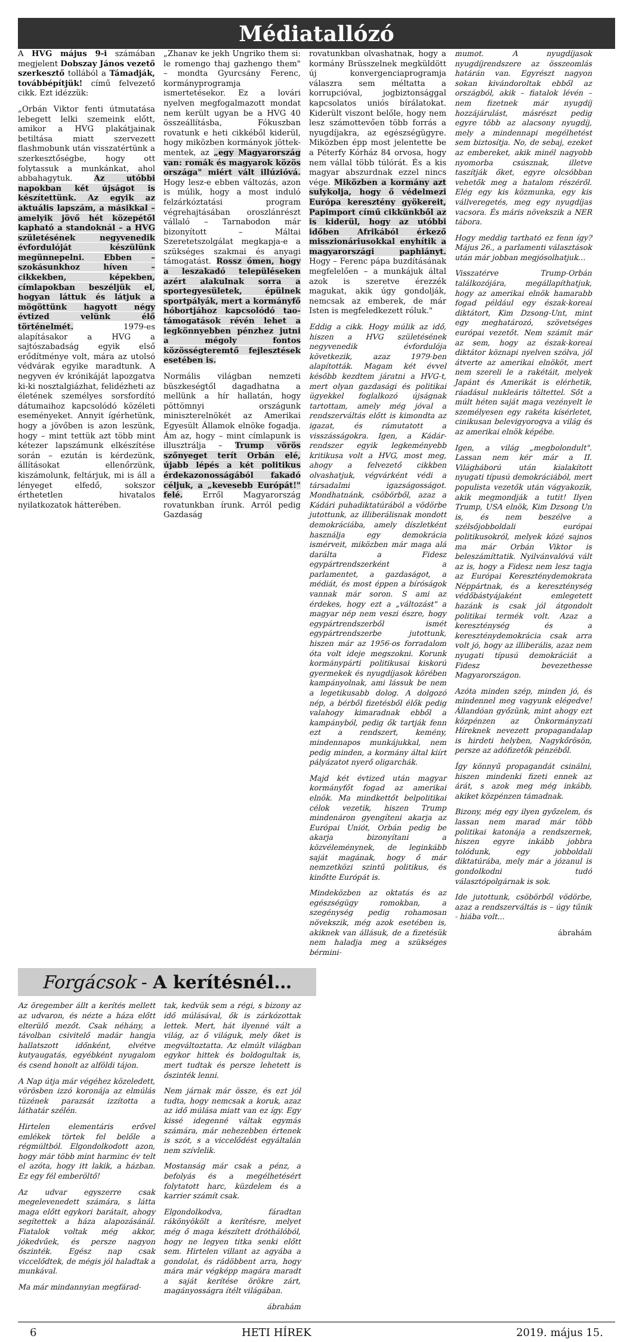Médiatallózó
A HVG május 9-i számában megjelent Dobszay János vezető szerkesztő tollából a Támadják, továbbépítjük! című felvezető cikk. Ezt idézzük:
„Orbán Viktor fenti útmutatása lebegett lelki szemeink előtt, amikor a HVG plakátjainak betiltása miatt szervezett flashmobunk után visszatértünk a szerkesztőségbe, hogy ott folytassuk a munkánkat, ahol abbahagytuk. Az utóbbi napokban két újságot is készítettünk. Az egyik az aktuális lapszám, a másikkal – amelyik jövő hét közepétől kapható a standoknál – a HVG születésének negyvenedik évfordulóját készülünk megünnepelni. Ebben – szokásunkhoz híven – cikkekben, képekben, címlapokban beszéljük el, hogyan láttuk és látjuk a mögöttünk hagyott négy évtized velünk élő történelmét. 1979-es alapításakor a HVG a sajtószabadság egyik első erődítménye volt, mára az utolsó védvárak egyike maradtunk. A negyven év krónikáját lapozgatva ki-ki nosztalgiázhat, felidézheti az életének személyes sorsfordító dátumaihoz kapcsolódó közéleti eseményeket. Annyit ígérhetünk, hogy a jövőben is azon leszünk, hogy – mint tettük azt több mint kétezer lapszámunk elkészítése során – ezután is kérdezünk, állításokat ellenőrzünk, kiszámolunk, feltárjuk, mi is áll a lényeget elfedő, sokszor érthetetlen hivatalos nyilatkozatok hátterében.
„Zhanav ke jekh Ungriko them si: le romengo thaj gazhengo them" – mondta Gyurcsány Ferenc, kormányprogramja ismertetésekor. Ez a lovári nyelven megfogalmazott mondat nem került ugyan be a HVG 40 összeállításba, Fókuszban rovatunk e heti cikkéből kiderül, hogy miközben kormányok jöttek-mentek, az „egy Magyarország van: romák és magyarok közös országa" miért vált illúzióvá. Hogy lesz-e ebben változás, azon is múlik, hogy a most induló felzárkóztatási program végrehajtásában oroszlánrészt vállaló – Tarnabodon már bizonyított – Máltai Szeretetszolgálat megkapja-e a szükséges szakmai és anyagi támogatást. Rossz ómen, hogy a leszakadó településeken azért alakulnak sorra a sportegyesületek, épülnek sportpályák, mert a kormányfő hóbortjához kapcsolódó tao-támogatások révén lehet a legkönnyebben pénzhez jutni a mégoly fontos közösségteremtő fejlesztések esetében is.
Normális világban nemzeti büszkeségtől dagadhatna a mellünk a hír hallatán, hogy pöttömnyi országunk miniszterelnökét az Amerikai Egyesült Államok elnöke fogadja. Ám az, hogy – mint címlapunk is illusztrálja – Trump vörös szőnyeget terít Orbán elé, újabb lépés a két politikus érdekazonosságából fakadó céljuk, a „kevesebb Európát!" felé. Erről Magyarország rovatunkban írunk. Arról pedig Gazdaság
rovatunkban olvashatnak, hogy a kormány Brüsszelnek megküldött új konvergenciaprogramja válaszra sem méltatta a korrupcióval, jogbiztonsággal kapcsolatos uniós bírálatokat. Kiderült viszont belőle, hogy nem lesz számottevően több forrás a nyugdíjakra, az egészségügyre. Miközben épp most jelentette be a Péterfy Kórház 84 orvosa, hogy nem vállal több túlórát. És a kis magyar abszurdnak ezzel nincs vége. Miközben a kormány azt sulykolja, hogy ő védelmezi Európa keresztény gyökereit, Papimport című cikkünkből az is kiderül, hogy az utóbbi időben Afrikából érkező misszionáriusokkal enyhítik a magyarországi paphiányt. Hogy – Ferenc pápa buzdításának megfelelően – a munkájuk által azok is szeretve érezzék magukat, akik úgy gondolják, nemcsak az emberek, de már Isten is megfeledkezett róluk."
Eddig a cikk. Hogy múlik az idő, hiszen a HVG születésének negyvenedik évfordulója következik, azaz 1979-ben alapították. Magam két évvel később kezdtem járatni a HVG-t, mert olyan gazdasági és politikai ügyekkel foglalkozó újságnak tartottam, amely még jóval a rendszerváltás előtt is kimondta az igazat, és rámutatott a visszásságokra. Igen, a Kádár-rendszer egyik legkeményebb kritikusa volt a HVG, most meg, ahogy a felvezető cikkben olvashatjuk, végvárként védi a társadalmi igazságosságot. Mondhatnánk, csöbörből, azaz a Kádári puhadiktatúrából a vödörbe jutottunk, az illiberálisnak mondott demokráciába, amely díszletként használja egy demokrácia ismérveit, miközben már maga alá darálta a Fidesz egypártrendszerként a parlamentet, a gazdaságot, a médiát, és most éppen a bíróságok vannak már soron. S ami az érdekes, hogy ezt a „változást" a magyar nép nem veszi észre, hogy egypártrendszerből ismét egypártrendszerbe jutottunk, hiszen már az 1956-os forradalom óta volt ideje megszokni. Korunk kormánypárti politikusai kiskorú gyermekek és nyugdíjasok körében kampányolnak, ami lássuk be nem a legetikusabb dolog. A dolgozó nép, a bérből fizetésből élők pedig valahogy kimaradnak ebből a kampányból, pedig ők tartják fenn ezt a rendszert, kemény, mindennapos munkájukkal, nem pedig minden, a kormány által kiírt pályázatot nyerő oligarchák.
Majd két évtized után magyar kormányfőt fogad az amerikai elnök. Ma mindkettőt belpolitikai célok vezetik, hiszen Trump mindenáron gyengíteni akarja az Európai Uniót, Orbán pedig be akarja bizonyítani a közvéleménynek, de leginkább saját magának, hogy ő már nemzetközi szintű politikus, és kinőtte Európát is.
Mindeközben az oktatás és az egészségügy romokban, a szegénység pedig rohamosan növekszik, még azok esetében is, akiknek van állásuk, de a fizetésük nem haladja meg a szükséges bérmini-
mumot. A nyugdíjasok nyugdíjrendszere az összeomlás határán van. Egyrészt nagyon sokan kivándoroltak ebből az országból, akik – fiatalok lévén – nem fizetnek már nyugdíj hozzájárulást, másrészt pedig egyre több az alacsony nyugdíj, mely a mindennapi megélhetést sem biztosítja. No, de sebaj, ezeket az embereket, akik minél nagyobb nyomorba csúsznak, illetve taszítják őket, egyre olcsóbban vehetők meg a hatalom részéről. Elég egy kis közmunka, egy kis vállveregetés, meg egy nyugdíjas vacsora. És máris növekszik a NER tábora.
Hogy meddig tartható ez fenn így? Május 26., a parlamenti választások után már jobban megjósolhatjuk…
Visszatérve Trump-Orbán találkozójára, megállapíthatjuk, hogy az amerikai elnök hamarabb fogad például egy észak-koreai diktátort, Kim Dzsong-Unt, mint egy meghatározó, szövetséges európai vezetőt. Nem számít már az sem, hogy az észak-koreai diktátor köznapi nyelven szólva, jól átverte az amerikai elnököt, mert nem szereli le a rakétáit, melyek Japánt és Amerikát is elérhetik, ráadásul nukleáris töltettel. Sőt a múlt héten saját maga vezényelt le személyesen egy rakéta kísérletet, cinikusan belevigyorogva a világ és az amerikai elnök képébe.
Igen, a világ „megbolondult". Lassan nem kér már a II. Világháború után kialakított nyugati típusú demokráciából, mert populista vezetők után vágyakozik, akik megmondják a tutit! Ilyen Trump, USA elnök, Kim Dzsong Un is, és nem beszélve a szélsőjobboldali európai politikusokról, melyek közé sajnos ma már Orbán Viktor is beleszámíttatik. Nyilvánvalóvá vált az is, hogy a Fidesz nem lesz tagja az Európai Kereszténydemokrata Néppártnak, és a kereszténység védőbástyájaként emlegetett hazánk is csak jól átgondolt politikai termék volt. Azaz a kereszténység és a kereszténydemokrácia csak arra volt jó, hogy az illiberális, azaz nem nyugati típusú demokráciát a Fidesz bevezethesse Magyarországon.
Azóta minden szép, minden jó, és mindennel meg vagyunk elégedve! Állandóan győzünk, mint ahogy ezt közpénzen az Önkormányzati Híreknek nevezett propagandalap is hirdeti helyben, Nagykőrösön, persze az adófizetők pénzéből.
Így könnyű propagandát csinálni, hiszen mindenki fizeti ennek az árát, s azok meg még inkább, akiket közpénzen támadnak.
Bizony, még egy ilyen győzelem, és lassan nem marad már több politikai katonája a rendszernek, hiszen egyre inkább jobbra tolódunk, egy jobboldali diktatúrába, mely már a józanul is gondolkodni tudó választópolgárnak is sok.
Ide jutottunk, csöbörből vödörbe, azaz a rendszerváltás is – úgy tűnik - hiába volt…
ábrahám
Forgácsok - A kerítésnél…
Az öregember állt a kerítés mellett az udvaron, és nézte a háza előtt elterülő mezőt. Csak néhány, a távolban csivitelő madár hangja hallatszott időnként, elvétve kutyaugatás, egyébként nyugalom és csend honolt az alföldi tájon.
A Nap útja már végéhez közeledett, vörösben izzó koronája az elmúlás tüzének parazsát izzította a láthatár szélén.
Hirtelen elementáris erővel emlékek törtek fel belőle a régmúltból. Elgondolkodott azon, hogy már több mint harminc év telt el azóta, hogy itt lakik, a házban. Ez egy fél emberöltő!
Az udvar egyszerre csak megelevenedett számára, s látta maga előtt egykori barátait, ahogy segítettek a háza alapozásánál. Fiatalok voltak még akkor, jókedvűek, és persze nagyon őszinték. Egész nap csak viccelődtek, de mégis jól haladtak a munkával.
Ma már mindannyian megfárad-
tak, kedvük sem a régi, s bizony az idő múlásával, ők is zárkózottak lettek. Mert, hát ilyenné vált a világ, az ő világuk, mely őket is megváltoztatta. Az elmúlt világban egykor hittek és boldogultak is, mert tudtak és persze lehetett is őszinték lenni.
Nem járnak már össze, és ezt jól tudta, hogy nemcsak a koruk, azaz az idő múlása miatt van ez így. Egy kissé idegenné váltak egymás számára, már nehezebben értenek is szót, s a viccelődést egyáltalán nem szívlelik.
Mostanság már csak a pénz, a befolyás és a megélhetésért folytatott harc, küzdelem és a karrier számít csak.
Elgondolkodva, fáradtan rákönyökölt a kerítésre, melyet még ő maga készített dróthálóból, hogy ne legyen titka senki előtt sem. Hirtelen villant az agyába a gondolat, és rádöbbent arra, hogy mára már végképp magára maradt a saját kerítése örökre zárt, magányosságra ítélt világában.
ábrahám
6 HETI HÍREK 2019. május 15.